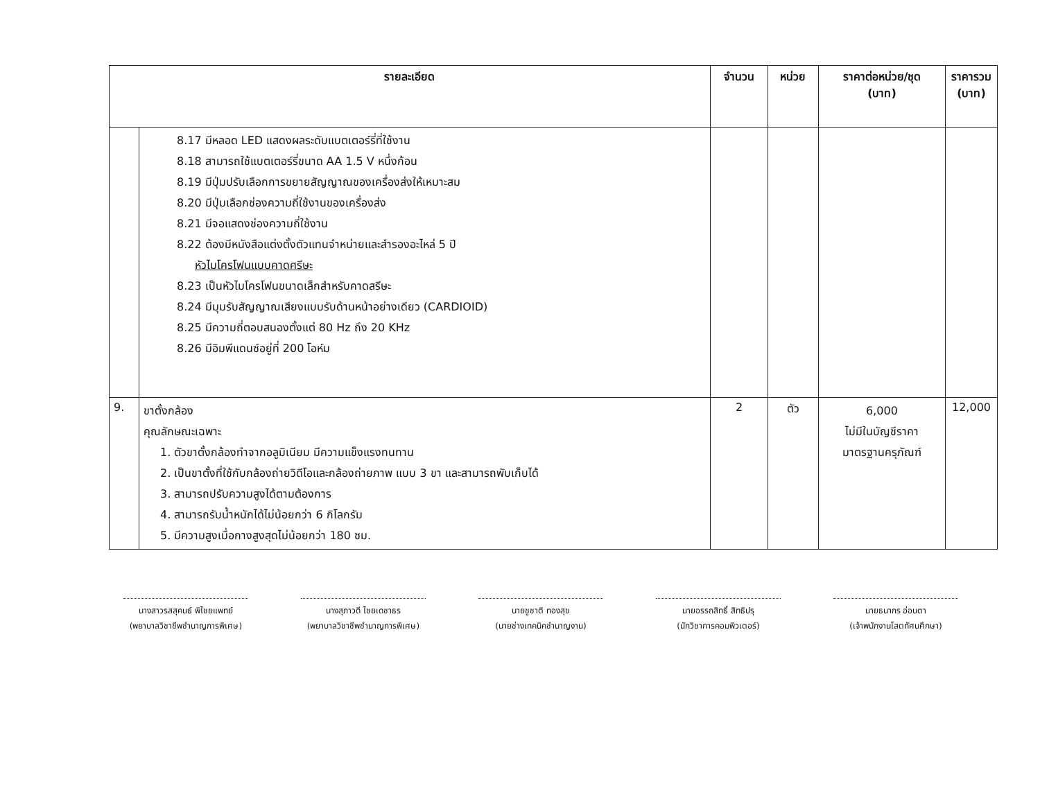| รายละเอียด | | จำนวน | หน่วย | ราคาต่อหน่วย/ชุด (บาท) | ราคารวม (บาท) |
| --- | --- | --- | --- | --- | --- |
| | 8.17 มีหลอด LED แสดงผลระดับแบตเตอร์รี่ที่ใช้งาน 8.18 สามารถใช้แบตเตอร์รี่ขนาด AA 1.5 V หนึ่งก้อน 8.19 มีปุ่มปรับเลือกการขยายสัญญาณของเครื่องส่งให้เหมาะสม 8.20 มีปุ่มเลือกช่องความถี่ใช้งานของเครื่องส่ง 8.21 มีจอแสดงช่องความถี่ใช้งาน 8.22 ต้องมีหนังสือแต่งตั้งตัวแทนจำหน่ายและสำรองอะไหล่ 5 ปี หัวไมโครโฟนแบบคาดศรีษะ 8.23 เป็นหัวไมโครโฟนขนาดเล็กสำหรับคาดสรีษะ 8.24 มีมุมรับสัญญาณเสียงแบบรับด้านหน้าอย่างเดียว (CARDIOID) 8.25 มีความถี่ตอบสนองตั้งแต่ 80 Hz ถึง 20 KHz 8.26 มีอิมพีแดนซ์อยู่ที่ 200 โอห์ม | | | | |
| 9. | ขาตั้งกล้อง คุณลักษณะเฉพาะ 1. ตัวขาตั้งกล้องทำจากอลูมิเนียม มีความแข็งแรงทนทาน 2. เป็นขาตั้งที่ใช้กับกล้องถ่ายวิดีโอและกล้องถ่ายภาพ แบบ 3 ขา และสามารถพับเก็บได้ 3. สามารถปรับความสูงได้ตามต้องการ 4. สามารถรับน้ำหนักได้ไม่น้อยกว่า 6 กิโลกรัม 5. มีความสูงเมื่อกางสูงสุดไม่น้อยกว่า 180 ซม. | 2 | ตัว | 6,000 ไม่มีในบัญชีราคา มาตรฐานครุภัณฑ์ | 12,000 |
นางสาวรสสุคนธ์ พิไชยแพทย์
(พยาบาลวิชาชีพชำนาญการพิเศษ)
นางสุภาวดี ไชยเดชาธร
(พยาบาลวิชาชีพชำนาญการพิเศษ)
นายชูชาติ ทองสุข
(นายช่างเทคนิคชำนาญงาน)
นายอรรถสิทธิ์ สิทธิปรุ
(นักวิชาการคอมพิวเตอร์)
นายธนากร อ่อนตา
(เจ้าพนักงานโสตทัศนศึกษา)